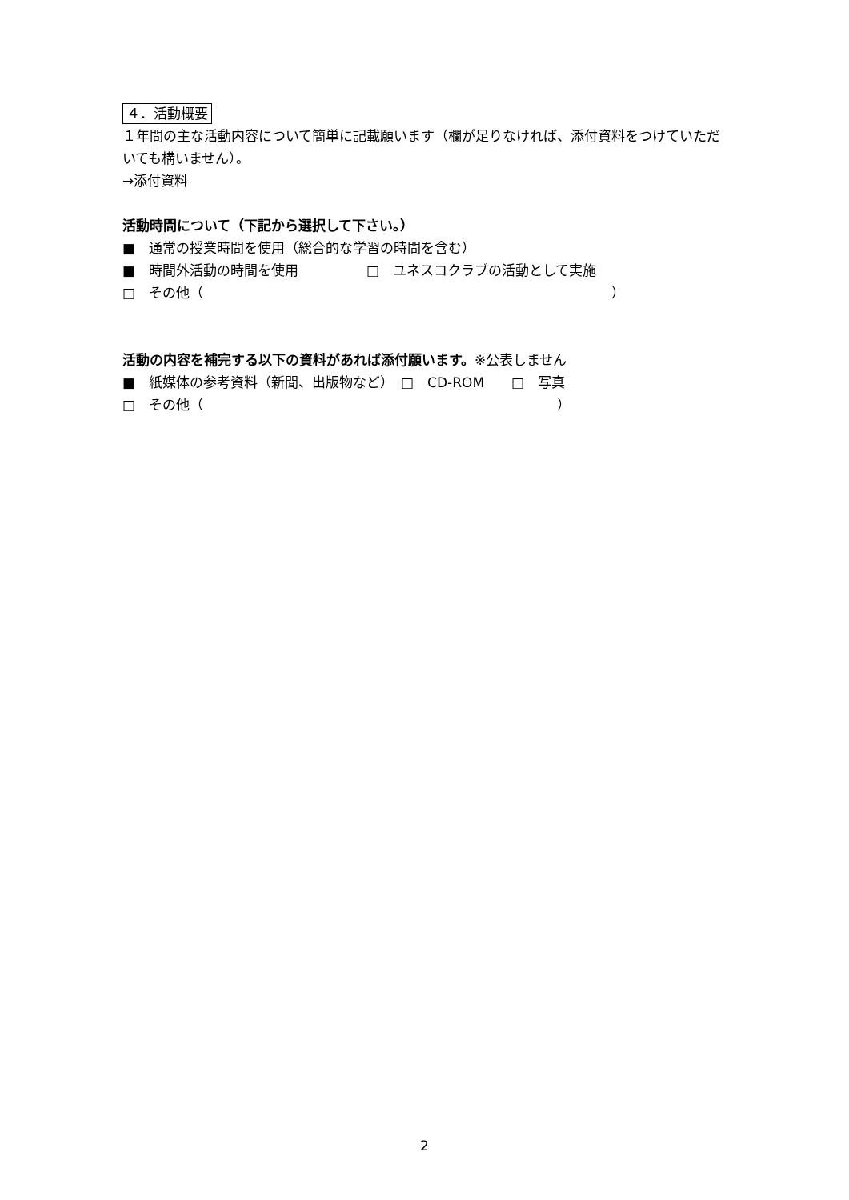４．活動概要
１年間の主な活動内容について簡単に記載願います（欄が足りなければ、添付資料をつけていただいても構いません）。
→添付資料
活動時間について（下記から選択して下さい。）
■　通常の授業時間を使用（総合的な学習の時間を含む）
■　時間外活動の時間を使用　　　　　□　ユネスコクラブの活動として実施
□　その他（　　　　　　　　　　　　　　　　　　　　　　　　　　　　　　）
活動の内容を補完する以下の資料があれば添付願います。※公表しません
■　紙媒体の参考資料（新聞、出版物など）　□　CD-ROM　　□　写真
□　その他（　　　　　　　　　　　　　　　　　　　　　　　　　　）
2